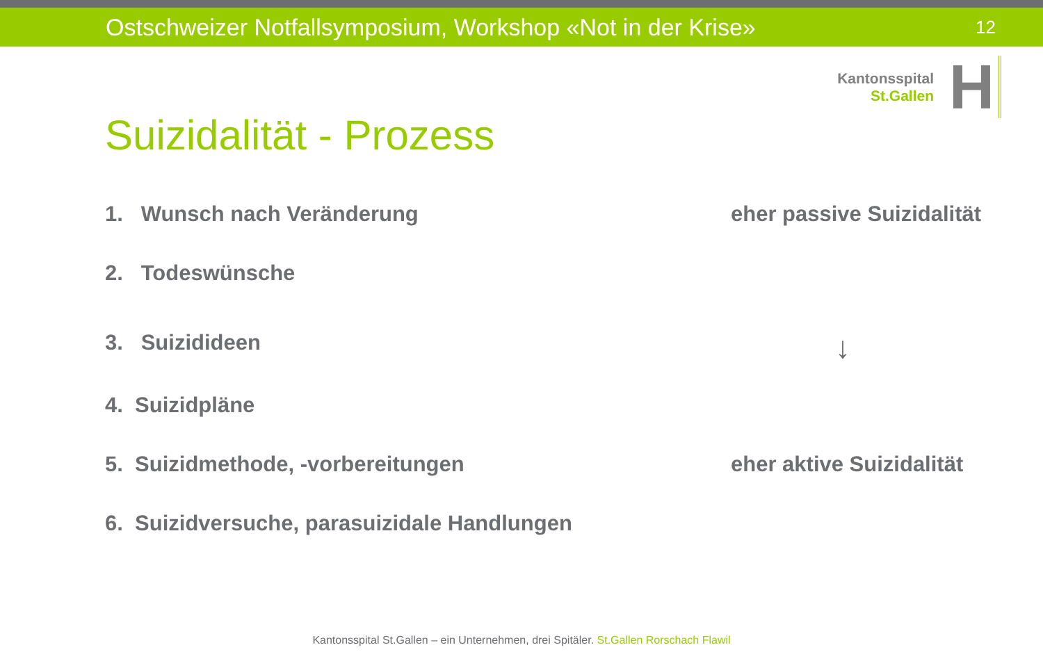Ostschweizer Notfallsymposium, Workshop «Not in der Krise»
12
Kantonsspital
St.Gallen
H
Suizidalität - Prozess
1. Wunsch nach Veränderung eher passive Suizidalität
2. Todeswünsche
3. Suizidideen
↓
4. Suizidpläne
5. Suizidmethode, -vorbereitungen
eher aktive Suizidalität
6. Suizidversuche, parasuizidale Handlungen
Kantonsspital St.Gallen – ein Unternehmen, drei Spitäler. St.Gallen Rorschach Flawil